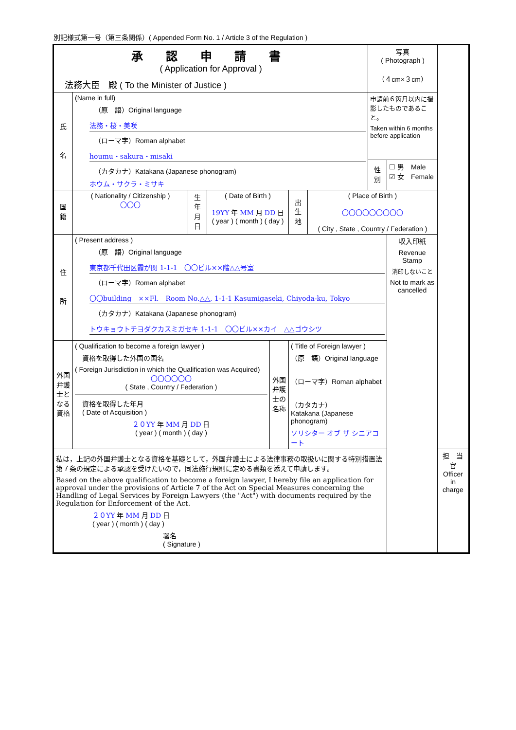別記様式第一号（第三条関係）( Appended Form No. 1 / Article 3 of the Regulation )
| 承 認 申 請 書 ( Application for Approval ) 法務大臣 殿 ( To the Minister of Justice ) | | | | | | | 写真 ( Photograph ) （４cm×３cm） | | |
| 氏 名 | (Name in full) （原 語）Original language 法務・桜・美咲 （ローマ字）Roman alphabet houmu・sakura・misaki （カタカナ）Katakana (Japanese phonogram) ホウム・サクラ・ミサキ | | | | | | 申請前６箇月以内に撮影したものであること。 Taken within 6 months before application | | |
| | | | | | | | 性 別 | ☐ 男 Male ☑ 女 Female | |
| 国 籍 | ( Nationality / Citizenship ) 〇〇〇 | 生 年 月 日 | ( Date of Birth ) 19YY 年 MM 月 DD 日 ( year ) ( month ) ( day ) | | 出 生 地 | ( Place of Birth ) 〇〇〇〇〇〇〇〇〇 ( City , State , Country / Federation ) | | | |
| 住 所 | ( Present address ) （原 語）Original language 東京都千代田区霞が関 1-1-1 〇〇ビル××階△△号室 （ローマ字）Roman alphabet 〇〇building ××Fl. Room No.△△, 1-1-1 Kasumigaseki, Chiyoda-ku, Tokyo （カタカナ）Katakana (Japanese phonogram) トウキョウトチヨダクカスミガセキ 1-1-1 〇〇ビル××カイ △△ゴウシツ | | | | | | | 収入印紙 Revenue Stamp 消印しないこと Not to mark as cancelled | |
| 外国弁護士となる資格 | ( Qualification to become a foreign lawyer ) 資格を取得した外国の国名 ( Foreign Jurisdiction in which the Qualification was Acquired) 〇〇〇〇〇〇 ( State , Country / Federation ) 資格を取得した年月 ( Date of Acquisition ) ２０YY 年 MM 月 DD 日 ( year ) ( month ) ( day ) | | | 外国弁護士の名称 | ( Title of Foreign lawyer ) （原 語）Original language （ローマ字）Roman alphabet （カタカナ） Katakana (Japanese phonogram) ソリシター オブ ザ シニアコート | | | | |
| 私は，上記の外国弁護士となる資格を基礎として，外国弁護士による法律事務の取扱いに関する特別措置法第７条の規定による承認を受けたいので，同法施行規則に定める書類を添えて申請します。 Based on the above qualification to become a foreign lawyer, I hereby file an application for approval under the provisions of Article 7 of the Act on Special Measures concerning the Handling of Legal Services by Foreign Lawyers (the "Act") with documents required by the Regulation for Enforcement of the Act. ２０YY 年 MM 月 DD 日 ( year ) ( month ) ( day ) 署名 ( Signature ) | | | | | | | | | 担 当 官 Officer in charge |